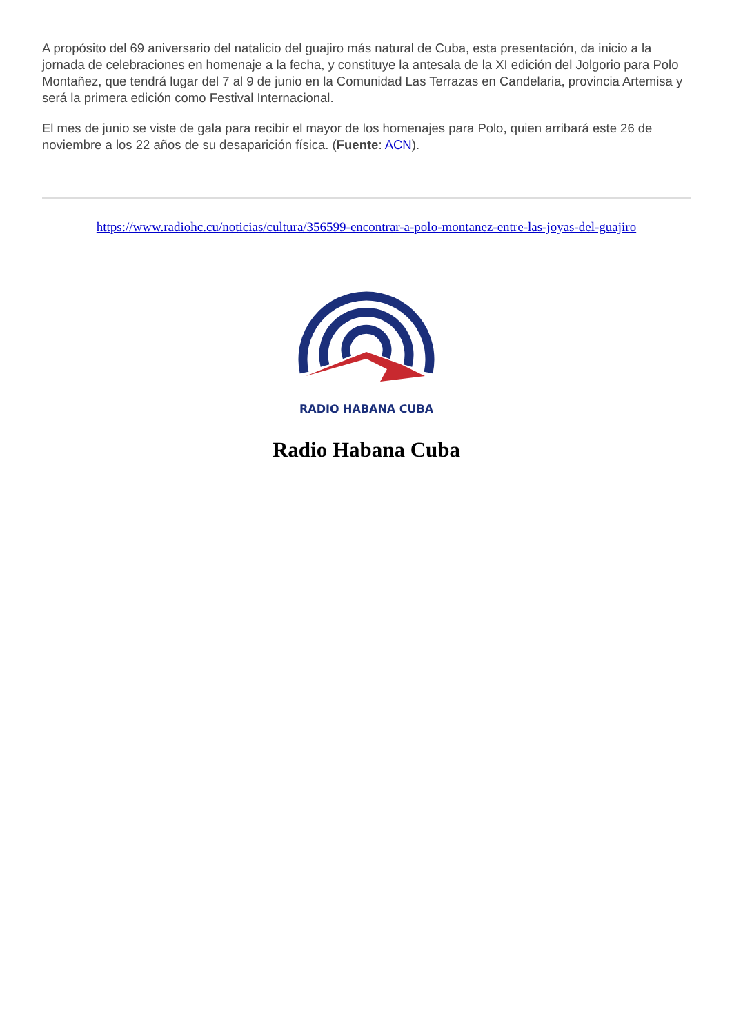A propósito del 69 aniversario del natalicio del guajiro más natural de Cuba, esta presentación, da inicio a la jornada de celebraciones en homenaje a la fecha, y constituye la antesala de la XI edición del Jolgorio para Polo Montañez, que tendrá lugar del 7 al 9 de junio en la Comunidad Las Terrazas en Candelaria, provincia Artemisa y será la primera edición como Festival Internacional.
El mes de junio se viste de gala para recibir el mayor de los homenajes para Polo, quien arribará este 26 de noviembre a los 22 años de su desaparición física. (Fuente: ACN).
https://www.radiohc.cu/noticias/cultura/356599-encontrar-a-polo-montanez-entre-las-joyas-del-guajiro
RADIO HABANA CUBA
Radio Habana Cuba